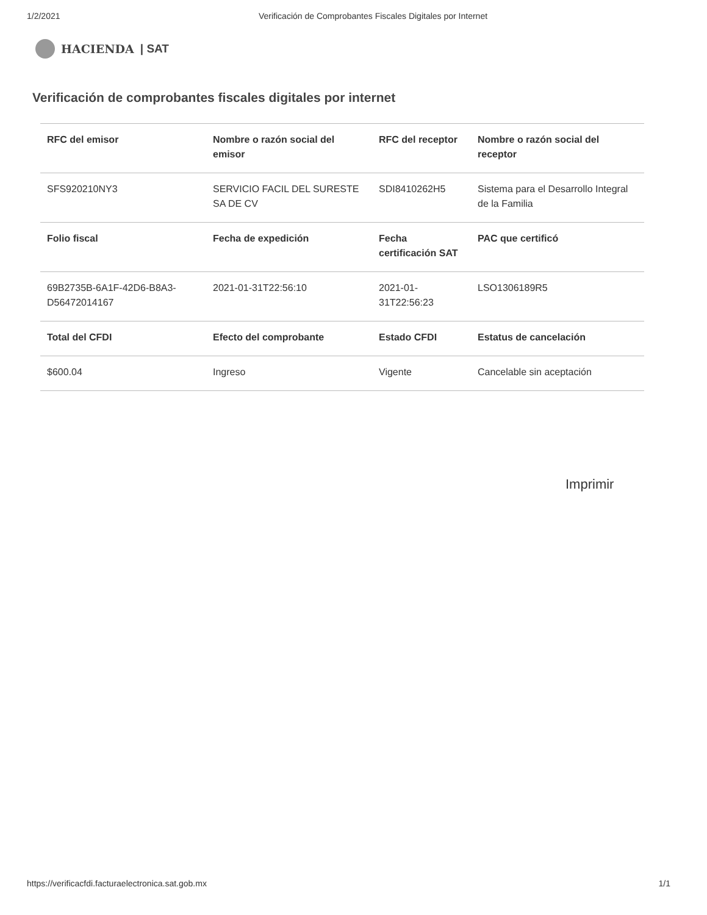1/2/2021 Verificación de Comprobantes Fiscales Digitales por Internet
HACIENDA | SAT
Verificación de comprobantes fiscales digitales por internet
| RFC del emisor | Nombre o razón social del emisor | RFC del receptor | Nombre o razón social del receptor |
| --- | --- | --- | --- |
| SFS920210NY3 | SERVICIO FACIL DEL SURESTE SA DE CV | SDI8410262H5 | Sistema para el Desarrollo Integral de la Familia |
| Folio fiscal | Fecha de expedición | Fecha certificación SAT | PAC que certificó |
| 69B2735B-6A1F-42D6-B8A3-D56472014167 | 2021-01-31T22:56:10 | 2021-01-31T22:56:23 | LSO1306189R5 |
| Total del CFDI | Efecto del comprobante | Estado CFDI | Estatus de cancelación |
| $600.04 | Ingreso | Vigente | Cancelable sin aceptación |
Imprimir
https://verificacfdi.facturaelectronica.sat.gob.mx 1/1